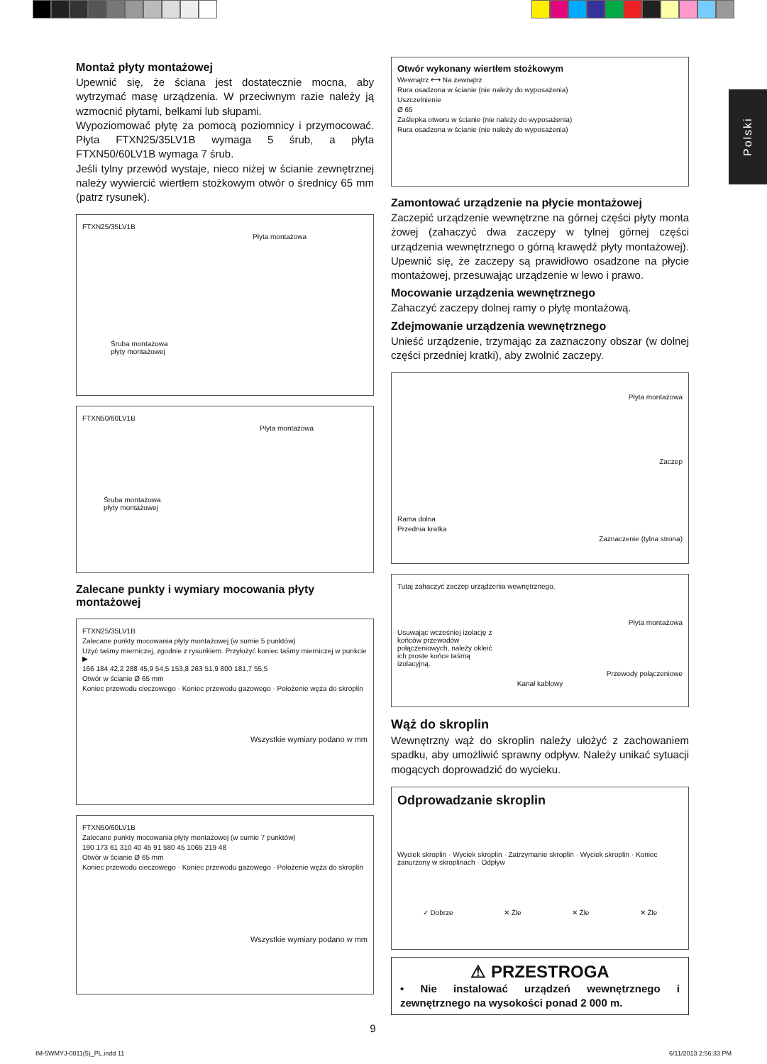Polski
Montaż płyty montażowej
Upewnić się, że ściana jest dostatecznie mocna, aby wytrzymać masę urządzenia. W przeciwnym razie należy ją wzmocnić płytami, belkami lub słupami.
Wypoziomować płytę za pomocą poziomnicy i przymocować. Płyta FTXN25/35LV1B wymaga 5 śrub, a płyta FTXN50/60LV1B wymaga 7 śrub.
Jeśli tylny przewód wystaje, nieco niżej w ścianie zewnętrznej należy wywiercić wiertłem stożkowym otwór o średnicy 65 mm (patrz rysunek).
FTXN25/35LV1B
Płyta montażowa
Śruba montażowa
płyty montażowej
FTXN50/60LV1B
Płyta montażowa
Śruba montażowa
płyty montażowej
Zalecane punkty i wymiary mocowania płyty montażowej
FTXN25/35LV1B
Zalecane punkty mocowania płyty montażowej (w sumie 5 punktów)
Użyć taśmy mierniczej, zgodnie z rysunkiem. Przyłożyć koniec taśmy mierniczej w punkcie ▶
166 184 42,2 288 45,9 54,5 153,8 263 51,9 800 181,7 55,5
Otwór w ścianie Ø 65 mm
Koniec przewodu cieczowego · Koniec przewodu gazowego · Położenie węża do skroplin
Wszystkie wymiary podano w mm
FTXN50/60LV1B
Zalecane punkty mocowania płyty montażowej (w sumie 7 punktów)
190 173 61 310 40 45 91 580 45 1065 219 48
Otwór w ścianie Ø 65 mm
Koniec przewodu cieczowego · Koniec przewodu gazowego · Położenie węża do skroplin
Wszystkie wymiary podano w mm
Otwór wykonany wiertłem stożkowym
Wewnątrz ⟷ Na zewnątrz
Rura osadzona w ścianie (nie należy do wyposażenia)
Uszczelnienie
Ø 65
Zaślepka otworu w ścianie (nie należy do wyposażenia)
Rura osadzona w ścianie (nie należy do wyposażenia)
Zamontować urządzenie na płycie montażowej
Zaczepić urządzenie wewnętrzne na górnej części płyty monta żowej (zahaczyć dwa zaczepy w tylnej górnej części urządzenia wewnętrznego o górną krawędź płyty montażowej). Upewnić się, że zaczepy są prawidłowo osadzone na płycie montażowej, przesuwając urządzenie w lewo i prawo.
Mocowanie urządzenia wewnętrznego
Zahaczyć zaczepy dolnej ramy o płytę montażową.
Zdejmowanie urządzenia wewnętrznego
Unieść urządzenie, trzymając za zaznaczony obszar (w dolnej części przedniej kratki), aby zwolnić zaczepy.
Płyta montażowa
Zaczep
Rama dolna
Przednia kratka
Zaznaczenie (tylna strona)
Tutaj zahaczyć zaczep urządzenia wewnętrznego.
Płyta montażowa
Usuwając wcześniej izolację z końców przewodów połączeniowych, należy okleić ich proste końce taśmą izolacyjną.
Przewody połączeniowe
Kanał kablowy
Wąż do skroplin
Wewnętrzny wąż do skroplin należy ułożyć z zachowaniem spadku, aby umożliwić sprawny odpływ. Należy unikać sytuacji mogących doprowadzić do wycieku.
Odprowadzanie skroplin
Wyciek skroplin · Wyciek skroplin · Zatrzymanie skroplin · Wyciek skroplin · Koniec zanurzony w skroplinach · Odpływ
✓ Dobrze ✕ Źle ✕ Źle ✕ Źle
⚠ PRZESTROGA
• Nie instalować urządzeń wewnętrznego i zewnętrznego na wysokości ponad 2 000 m.
9
IM-5WMYJ-0811(5)_PL.indd 11 6/11/2013 2:56:33 PM